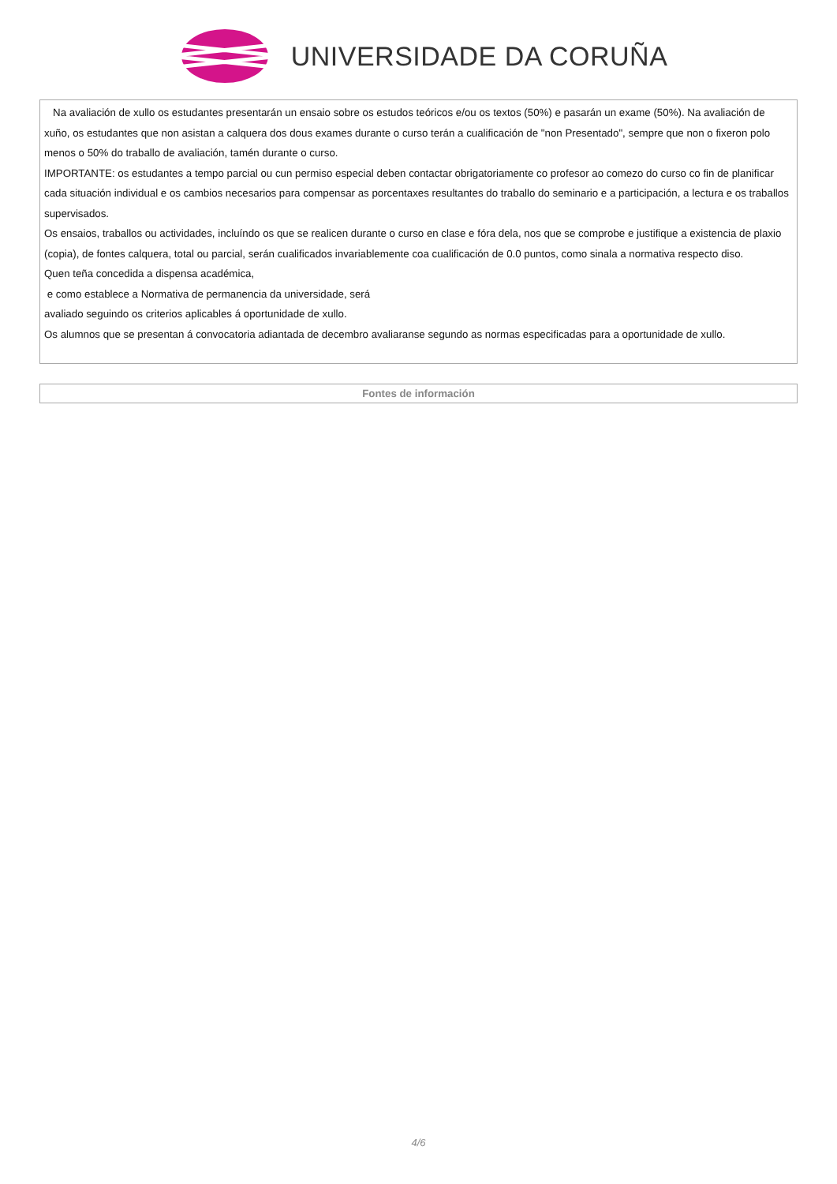UNIVERSIDADE DA CORUÑA
Na avaliación de xullo os estudantes presentarán un ensaio sobre os estudos teóricos e/ou os textos (50%) e pasarán un exame (50%). Na avaliación de xuño, os estudantes que non asistan a calquera dos dous exames durante o curso terán a cualificación de "non Presentado", sempre que non o fixeron polo menos o 50% do traballo de avaliación, tamén durante o curso.
IMPORTANTE: os estudantes a tempo parcial ou cun permiso especial deben contactar obrigatoriamente co profesor ao comezo do curso co fin de planificar cada situación individual e os cambios necesarios para compensar as porcentaxes resultantes do traballo do seminario e a participación, a lectura e os traballos supervisados.
Os ensaios, traballos ou actividades, incluíndo os que se realicen durante o curso en clase e fóra dela, nos que se comprobe e justifique a existencia de plaxio (copia), de fontes calquera, total ou parcial, serán cualificados invariablemente coa cualificación de 0.0 puntos, como sinala a normativa respecto diso.
Quen teña concedida a dispensa académica,
e como establece a Normativa de permanencia da universidade, será
avaliado seguindo os criterios aplicables á oportunidade de xullo.
Os alumnos que se presentan á convocatoria adiantada de decembro avaliaranse segundo as normas especificadas para a oportunidade de xullo.
Fontes de información
4/6